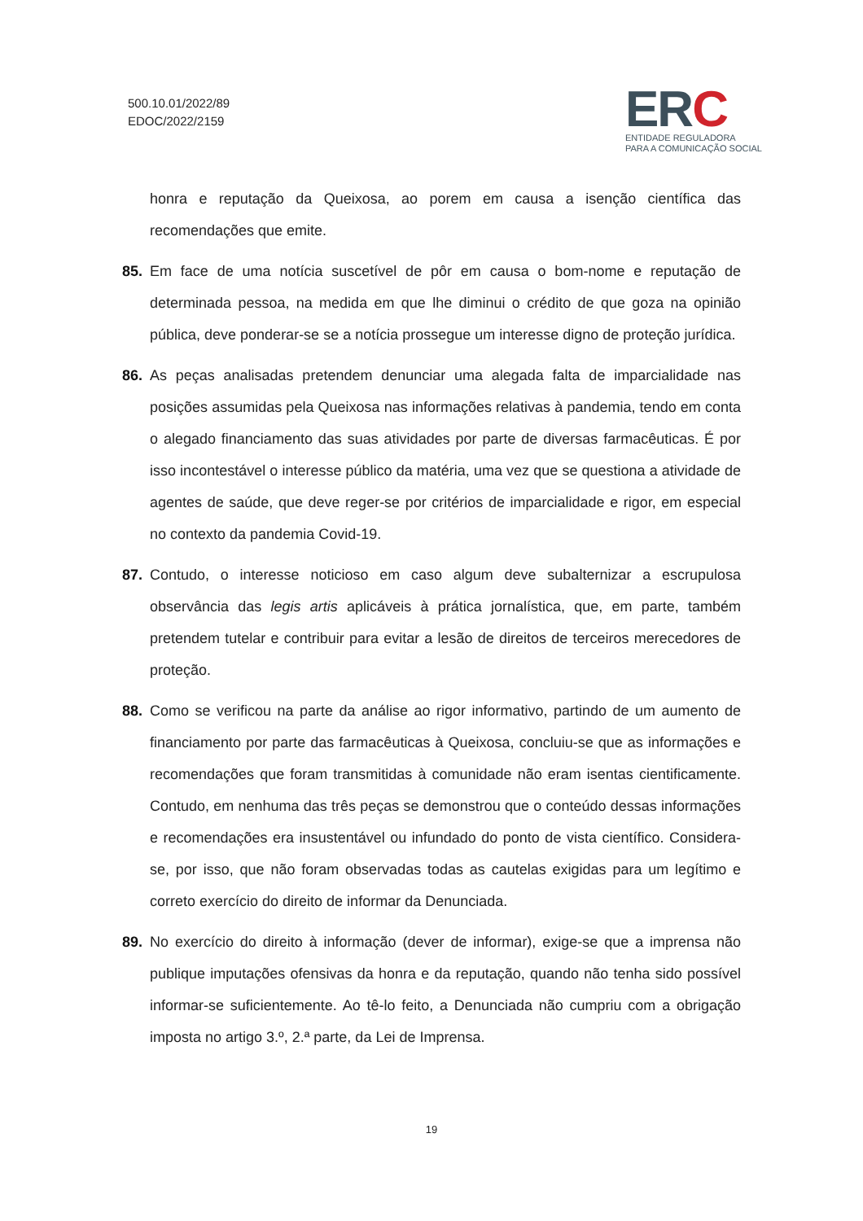500.10.01/2022/89
EDOC/2022/2159
ERC
ENTIDADE REGULADORA
PARA A COMUNICAÇÃO SOCIAL
honra e reputação da Queixosa, ao porem em causa a isenção científica das recomendações que emite.
85. Em face de uma notícia suscetível de pôr em causa o bom-nome e reputação de determinada pessoa, na medida em que lhe diminui o crédito de que goza na opinião pública, deve ponderar-se se a notícia prossegue um interesse digno de proteção jurídica.
86. As peças analisadas pretendem denunciar uma alegada falta de imparcialidade nas posições assumidas pela Queixosa nas informações relativas à pandemia, tendo em conta o alegado financiamento das suas atividades por parte de diversas farmacêuticas. É por isso incontestável o interesse público da matéria, uma vez que se questiona a atividade de agentes de saúde, que deve reger-se por critérios de imparcialidade e rigor, em especial no contexto da pandemia Covid-19.
87. Contudo, o interesse noticioso em caso algum deve subalternizar a escrupulosa observância das legis artis aplicáveis à prática jornalística, que, em parte, também pretendem tutelar e contribuir para evitar a lesão de direitos de terceiros merecedores de proteção.
88. Como se verificou na parte da análise ao rigor informativo, partindo de um aumento de financiamento por parte das farmacêuticas à Queixosa, concluiu-se que as informações e recomendações que foram transmitidas à comunidade não eram isentas cientificamente. Contudo, em nenhuma das três peças se demonstrou que o conteúdo dessas informações e recomendações era insustentável ou infundado do ponto de vista científico. Considera-se, por isso, que não foram observadas todas as cautelas exigidas para um legítimo e correto exercício do direito de informar da Denunciada.
89. No exercício do direito à informação (dever de informar), exige-se que a imprensa não publique imputações ofensivas da honra e da reputação, quando não tenha sido possível informar-se suficientemente. Ao tê-lo feito, a Denunciada não cumpriu com a obrigação imposta no artigo 3.º, 2.ª parte, da Lei de Imprensa.
19